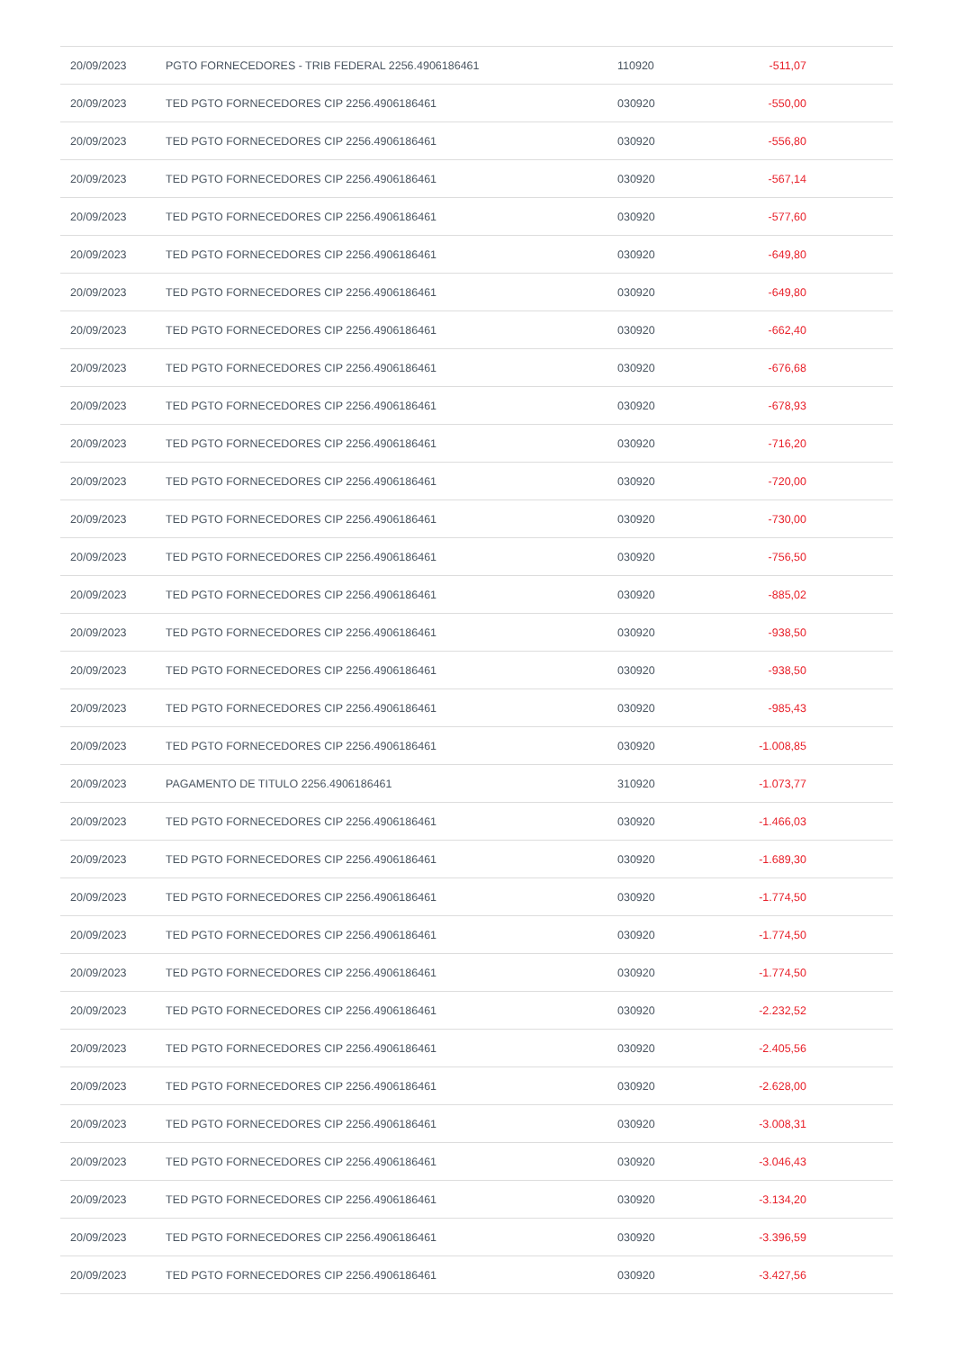| 20/09/2023 | PGTO FORNECEDORES - TRIB FEDERAL 2256.4906186461 | 110920 | -511,07 | |
| 20/09/2023 | TED PGTO FORNECEDORES CIP 2256.4906186461 | 030920 | -550,00 | |
| 20/09/2023 | TED PGTO FORNECEDORES CIP 2256.4906186461 | 030920 | -556,80 | |
| 20/09/2023 | TED PGTO FORNECEDORES CIP 2256.4906186461 | 030920 | -567,14 | |
| 20/09/2023 | TED PGTO FORNECEDORES CIP 2256.4906186461 | 030920 | -577,60 | |
| 20/09/2023 | TED PGTO FORNECEDORES CIP 2256.4906186461 | 030920 | -649,80 | |
| 20/09/2023 | TED PGTO FORNECEDORES CIP 2256.4906186461 | 030920 | -649,80 | |
| 20/09/2023 | TED PGTO FORNECEDORES CIP 2256.4906186461 | 030920 | -662,40 | |
| 20/09/2023 | TED PGTO FORNECEDORES CIP 2256.4906186461 | 030920 | -676,68 | |
| 20/09/2023 | TED PGTO FORNECEDORES CIP 2256.4906186461 | 030920 | -678,93 | |
| 20/09/2023 | TED PGTO FORNECEDORES CIP 2256.4906186461 | 030920 | -716,20 | |
| 20/09/2023 | TED PGTO FORNECEDORES CIP 2256.4906186461 | 030920 | -720,00 | |
| 20/09/2023 | TED PGTO FORNECEDORES CIP 2256.4906186461 | 030920 | -730,00 | |
| 20/09/2023 | TED PGTO FORNECEDORES CIP 2256.4906186461 | 030920 | -756,50 | |
| 20/09/2023 | TED PGTO FORNECEDORES CIP 2256.4906186461 | 030920 | -885,02 | |
| 20/09/2023 | TED PGTO FORNECEDORES CIP 2256.4906186461 | 030920 | -938,50 | |
| 20/09/2023 | TED PGTO FORNECEDORES CIP 2256.4906186461 | 030920 | -938,50 | |
| 20/09/2023 | TED PGTO FORNECEDORES CIP 2256.4906186461 | 030920 | -985,43 | |
| 20/09/2023 | TED PGTO FORNECEDORES CIP 2256.4906186461 | 030920 | -1.008,85 | |
| 20/09/2023 | PAGAMENTO DE TITULO 2256.4906186461 | 310920 | -1.073,77 | |
| 20/09/2023 | TED PGTO FORNECEDORES CIP 2256.4906186461 | 030920 | -1.466,03 | |
| 20/09/2023 | TED PGTO FORNECEDORES CIP 2256.4906186461 | 030920 | -1.689,30 | |
| 20/09/2023 | TED PGTO FORNECEDORES CIP 2256.4906186461 | 030920 | -1.774,50 | |
| 20/09/2023 | TED PGTO FORNECEDORES CIP 2256.4906186461 | 030920 | -1.774,50 | |
| 20/09/2023 | TED PGTO FORNECEDORES CIP 2256.4906186461 | 030920 | -1.774,50 | |
| 20/09/2023 | TED PGTO FORNECEDORES CIP 2256.4906186461 | 030920 | -2.232,52 | |
| 20/09/2023 | TED PGTO FORNECEDORES CIP 2256.4906186461 | 030920 | -2.405,56 | |
| 20/09/2023 | TED PGTO FORNECEDORES CIP 2256.4906186461 | 030920 | -2.628,00 | |
| 20/09/2023 | TED PGTO FORNECEDORES CIP 2256.4906186461 | 030920 | -3.008,31 | |
| 20/09/2023 | TED PGTO FORNECEDORES CIP 2256.4906186461 | 030920 | -3.046,43 | |
| 20/09/2023 | TED PGTO FORNECEDORES CIP 2256.4906186461 | 030920 | -3.134,20 | |
| 20/09/2023 | TED PGTO FORNECEDORES CIP 2256.4906186461 | 030920 | -3.396,59 | |
| 20/09/2023 | TED PGTO FORNECEDORES CIP 2256.4906186461 | 030920 | -3.427,56 | |